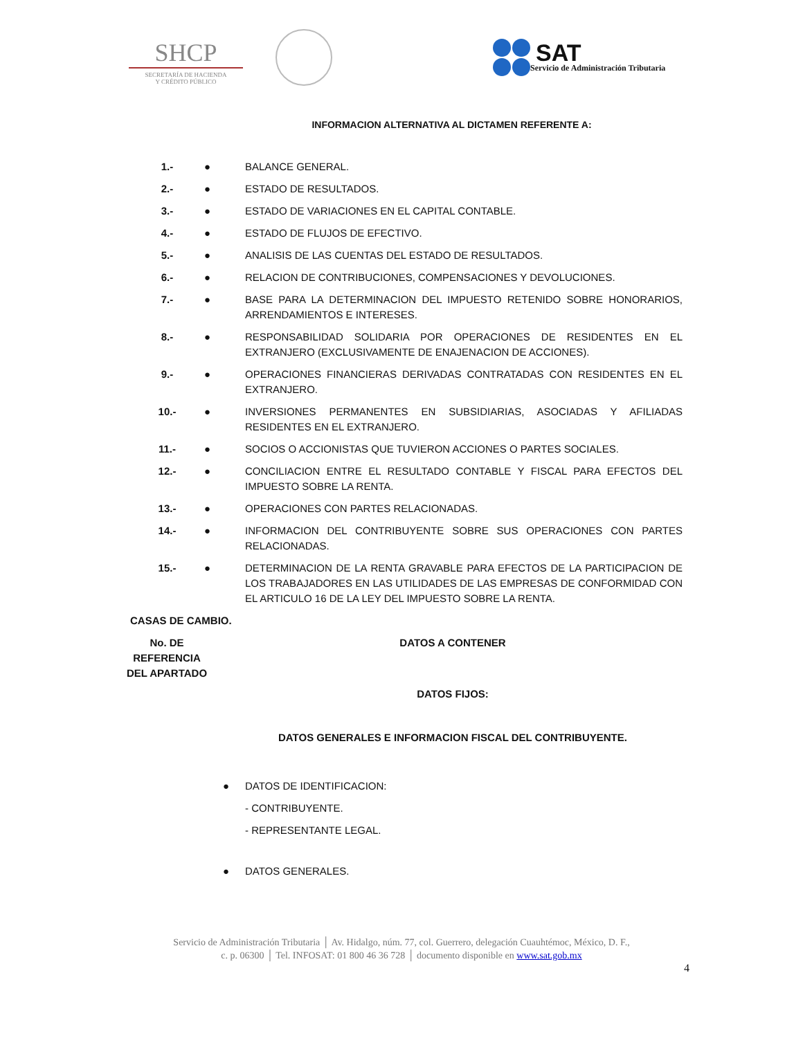SHCP
SECRETARÍA DE HACIENDA
Y CRÉDITO PÚBLICO
SAT
Servicio de Administración Tributaria
INFORMACION ALTERNATIVA AL DICTAMEN REFERENTE A:
1.- ● BALANCE GENERAL.
2.- ● ESTADO DE RESULTADOS.
3.- ● ESTADO DE VARIACIONES EN EL CAPITAL CONTABLE.
4.- ● ESTADO DE FLUJOS DE EFECTIVO.
5.- ● ANALISIS DE LAS CUENTAS DEL ESTADO DE RESULTADOS.
6.- ● RELACION DE CONTRIBUCIONES, COMPENSACIONES Y DEVOLUCIONES.
7.- ● BASE PARA LA DETERMINACION DEL IMPUESTO RETENIDO SOBRE HONORARIOS, ARRENDAMIENTOS E INTERESES.
8.- ● RESPONSABILIDAD SOLIDARIA POR OPERACIONES DE RESIDENTES EN EL EXTRANJERO (EXCLUSIVAMENTE DE ENAJENACION DE ACCIONES).
9.- ● OPERACIONES FINANCIERAS DERIVADAS CONTRATADAS CON RESIDENTES EN EL EXTRANJERO.
10.- ● INVERSIONES PERMANENTES EN SUBSIDIARIAS, ASOCIADAS Y AFILIADAS RESIDENTES EN EL EXTRANJERO.
11.- ● SOCIOS O ACCIONISTAS QUE TUVIERON ACCIONES O PARTES SOCIALES.
12.- ● CONCILIACION ENTRE EL RESULTADO CONTABLE Y FISCAL PARA EFECTOS DEL IMPUESTO SOBRE LA RENTA.
13.- ● OPERACIONES CON PARTES RELACIONADAS.
14.- ● INFORMACION DEL CONTRIBUYENTE SOBRE SUS OPERACIONES CON PARTES RELACIONADAS.
15.- ● DETERMINACION DE LA RENTA GRAVABLE PARA EFECTOS DE LA PARTICIPACION DE LOS TRABAJADORES EN LAS UTILIDADES DE LAS EMPRESAS DE CONFORMIDAD CON EL ARTICULO 16 DE LA LEY DEL IMPUESTO SOBRE LA RENTA.
CASAS DE CAMBIO.
No. DE
REFERENCIA
DEL APARTADO
DATOS A CONTENER
DATOS FIJOS:
DATOS GENERALES E INFORMACION FISCAL DEL CONTRIBUYENTE.
● DATOS DE IDENTIFICACION:
- CONTRIBUYENTE.
- REPRESENTANTE LEGAL.
● DATOS GENERALES.
Servicio de Administración Tributaria │ Av. Hidalgo, núm. 77, col. Guerrero, delegación Cuauhtémoc, México, D. F.,
c. p. 06300 │ Tel. INFOSAT: 01 800 46 36 728 │ documento disponible en www.sat.gob.mx
4